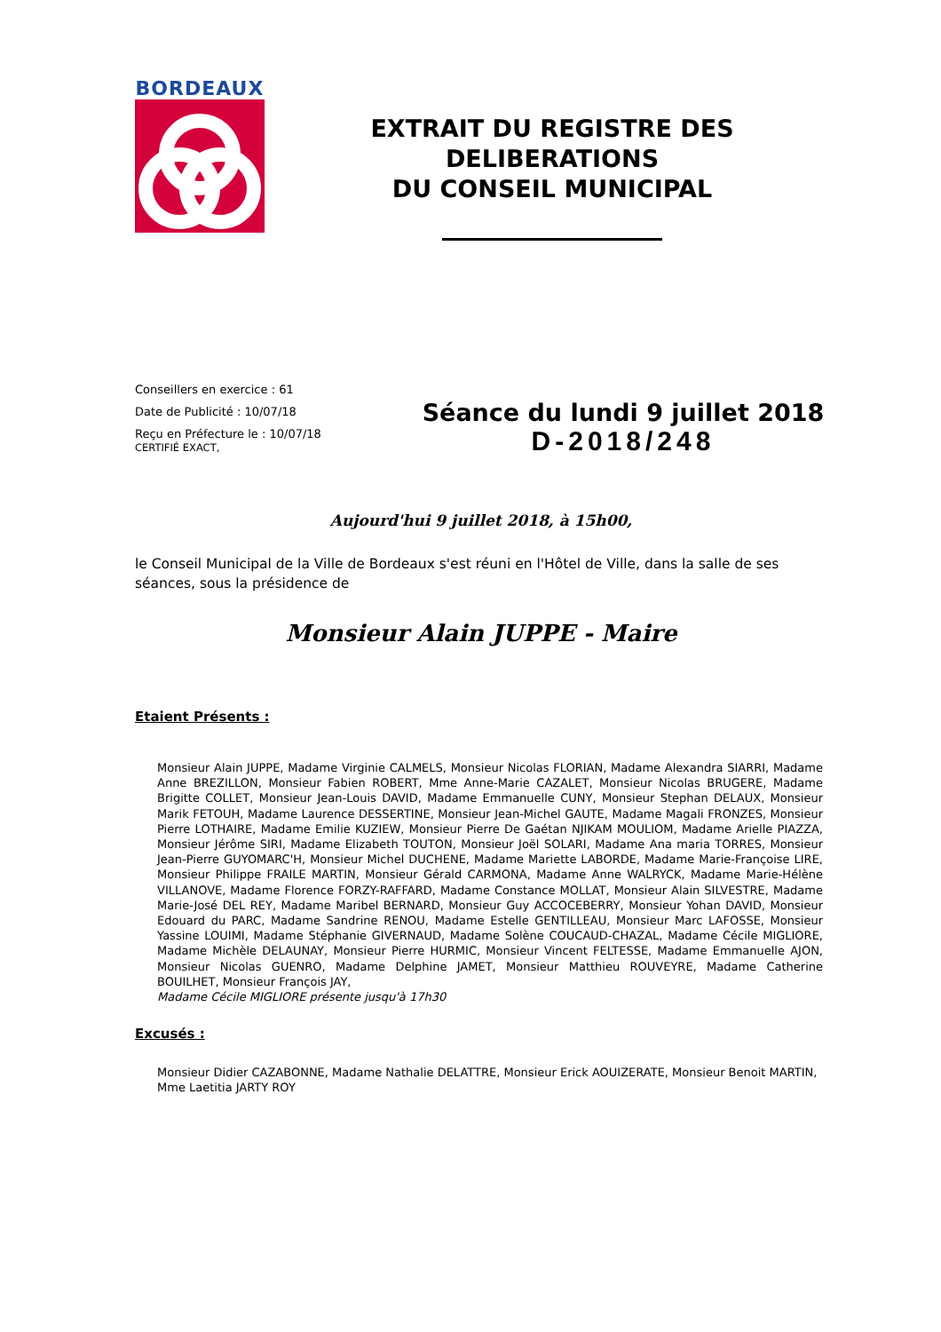BORDEAUX
EXTRAIT DU REGISTRE DES DELIBERATIONS
DU CONSEIL MUNICIPAL
Conseillers en exercice : 61
Date de Publicité : 10/07/18
Reçu en Préfecture le : 10/07/18
CERTIFIÉ EXACT,
Séance du lundi 9 juillet 2018
D-2018/248
Aujourd'hui 9 juillet 2018, à 15h00,
le Conseil Municipal de la Ville de Bordeaux s'est réuni en l'Hôtel de Ville, dans la salle de ses séances, sous la présidence de
Monsieur Alain JUPPE - Maire
Etaient Présents :
Monsieur Alain JUPPE, Madame Virginie CALMELS, Monsieur Nicolas FLORIAN, Madame Alexandra SIARRI, Madame Anne BREZILLON, Monsieur Fabien ROBERT, Mme Anne-Marie CAZALET, Monsieur Nicolas BRUGERE, Madame Brigitte COLLET, Monsieur Jean-Louis DAVID, Madame Emmanuelle CUNY, Monsieur Stephan DELAUX, Monsieur Marik FETOUH, Madame Laurence DESSERTINE, Monsieur Jean-Michel GAUTE, Madame Magali FRONZES, Monsieur Pierre LOTHAIRE, Madame Emilie KUZIEW, Monsieur Pierre De Gaétan NJIKAM MOULIOM, Madame Arielle PIAZZA, Monsieur Jérôme SIRI, Madame Elizabeth TOUTON, Monsieur Joël SOLARI, Madame Ana maria TORRES, Monsieur Jean-Pierre GUYOMARC'H, Monsieur Michel DUCHENE, Madame Mariette LABORDE, Madame Marie-Françoise LIRE, Monsieur Philippe FRAILE MARTIN, Monsieur Gérald CARMONA, Madame Anne WALRYCK, Madame Marie-Hélène VILLANOVE, Madame Florence FORZY-RAFFARD, Madame Constance MOLLAT, Monsieur Alain SILVESTRE, Madame Marie-José DEL REY, Madame Maribel BERNARD, Monsieur Guy ACCOCEBERRY, Monsieur Yohan DAVID, Monsieur Edouard du PARC, Madame Sandrine RENOU, Madame Estelle GENTILLEAU, Monsieur Marc LAFOSSE, Monsieur Yassine LOUIMI, Madame Stéphanie GIVERNAUD, Madame Solène COUCAUD-CHAZAL, Madame Cécile MIGLIORE, Madame Michèle DELAUNAY, Monsieur Pierre HURMIC, Monsieur Vincent FELTESSE, Madame Emmanuelle AJON, Monsieur Nicolas GUENRO, Madame Delphine JAMET, Monsieur Matthieu ROUVEYRE, Madame Catherine BOUILHET, Monsieur François JAY,
Madame Cécile MIGLIORE présente jusqu'à 17h30
Excusés :
Monsieur Didier CAZABONNE, Madame Nathalie DELATTRE, Monsieur Erick AOUIZERATE, Monsieur Benoit MARTIN, Mme Laetitia JARTY ROY